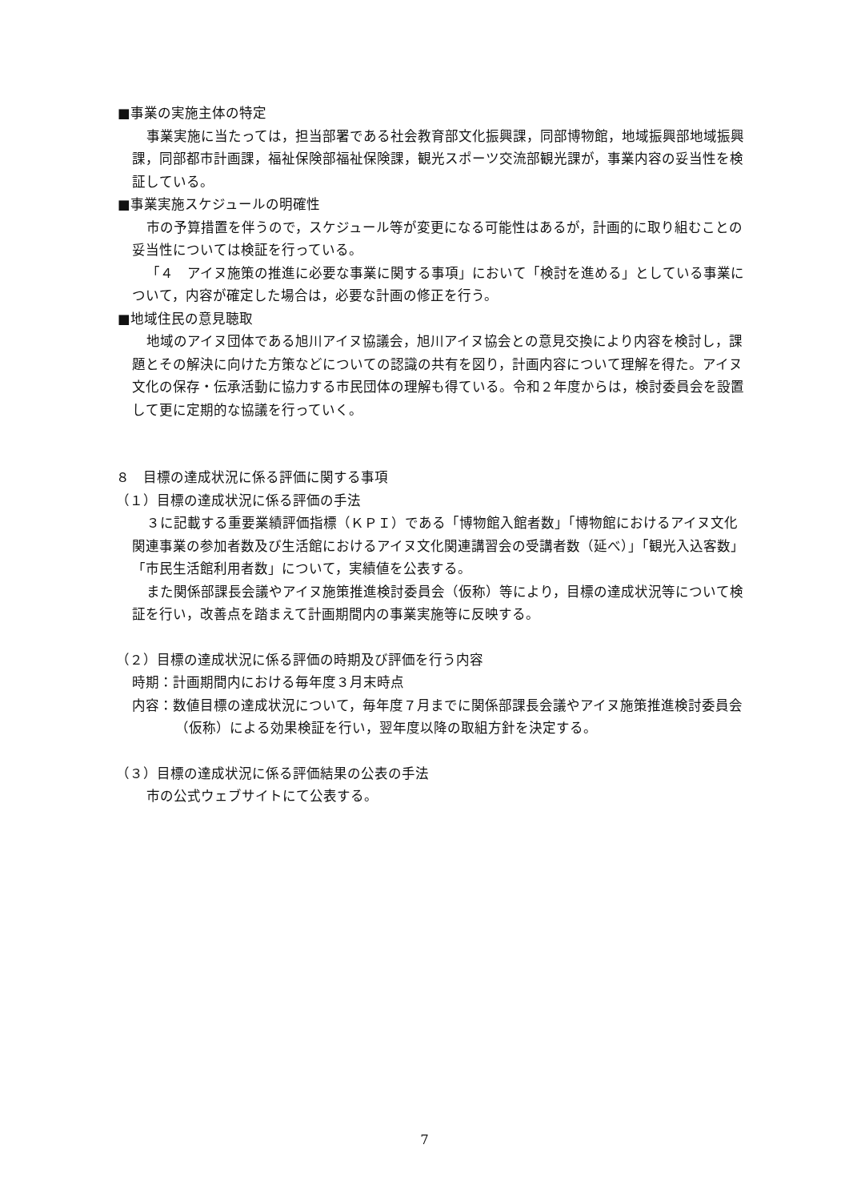■事業の実施主体の特定
事業実施に当たっては，担当部署である社会教育部文化振興課，同部博物館，地域振興部地域振興課，同部都市計画課，福祉保険部福祉保険課，観光スポーツ交流部観光課が，事業内容の妥当性を検証している。
■事業実施スケジュールの明確性
市の予算措置を伴うので，スケジュール等が変更になる可能性はあるが，計画的に取り組むことの妥当性については検証を行っている。
「４　アイヌ施策の推進に必要な事業に関する事項」において「検討を進める」としている事業について，内容が確定した場合は，必要な計画の修正を行う。
■地域住民の意見聴取
地域のアイヌ団体である旭川アイヌ協議会，旭川アイヌ協会との意見交換により内容を検討し，課題とその解決に向けた方策などについての認識の共有を図り，計画内容について理解を得た。アイヌ文化の保存・伝承活動に協力する市民団体の理解も得ている。令和２年度からは，検討委員会を設置して更に定期的な協議を行っていく。
８　目標の達成状況に係る評価に関する事項
（１）目標の達成状況に係る評価の手法
３に記載する重要業績評価指標（ＫＰＩ）である「博物館入館者数」「博物館におけるアイヌ文化関連事業の参加者数及び生活館におけるアイヌ文化関連講習会の受講者数（延べ）」「観光入込客数」「市民生活館利用者数」について，実績値を公表する。
また関係部課長会議やアイヌ施策推進検討委員会（仮称）等により，目標の達成状況等について検証を行い，改善点を踏まえて計画期間内の事業実施等に反映する。
（２）目標の達成状況に係る評価の時期及び評価を行う内容
時期：計画期間内における毎年度３月末時点
内容：数値目標の達成状況について，毎年度７月までに関係部課長会議やアイヌ施策推進検討委員会（仮称）による効果検証を行い，翌年度以降の取組方針を決定する。
（３）目標の達成状況に係る評価結果の公表の手法
市の公式ウェブサイトにて公表する。
7